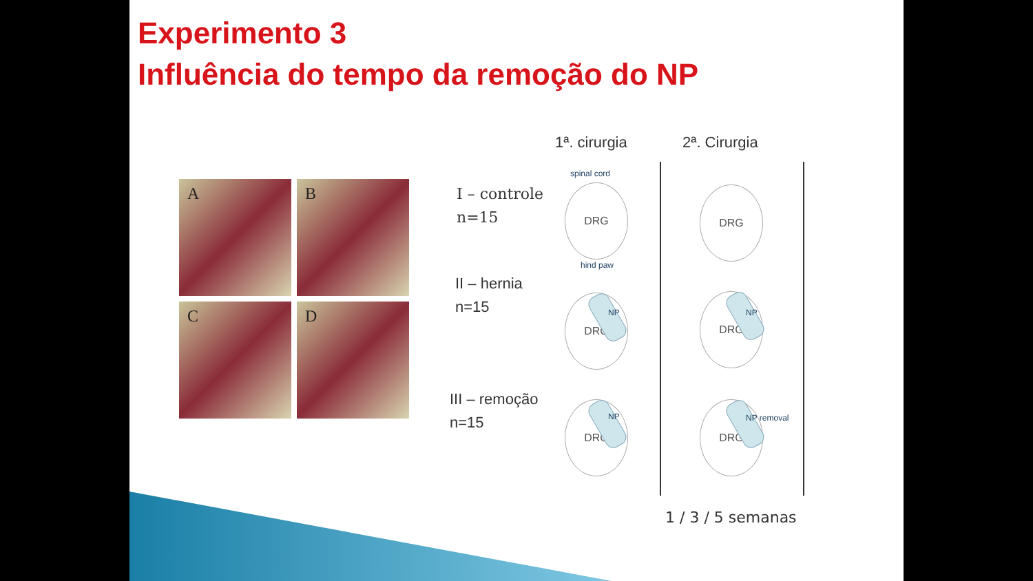Experimento 3
Influência do tempo da remoção do NP
A
B
C
D
1ª. cirurgia 2ª. Cirurgia
I – controle
n=15
II – hernia
n=15
III – remoção
n=15
spinal cord
DRG
hind paw
DRG
DRG
NP
DRG
NP
DRG
NP
DRG
NP removal
1 / 3 / 5 semanas